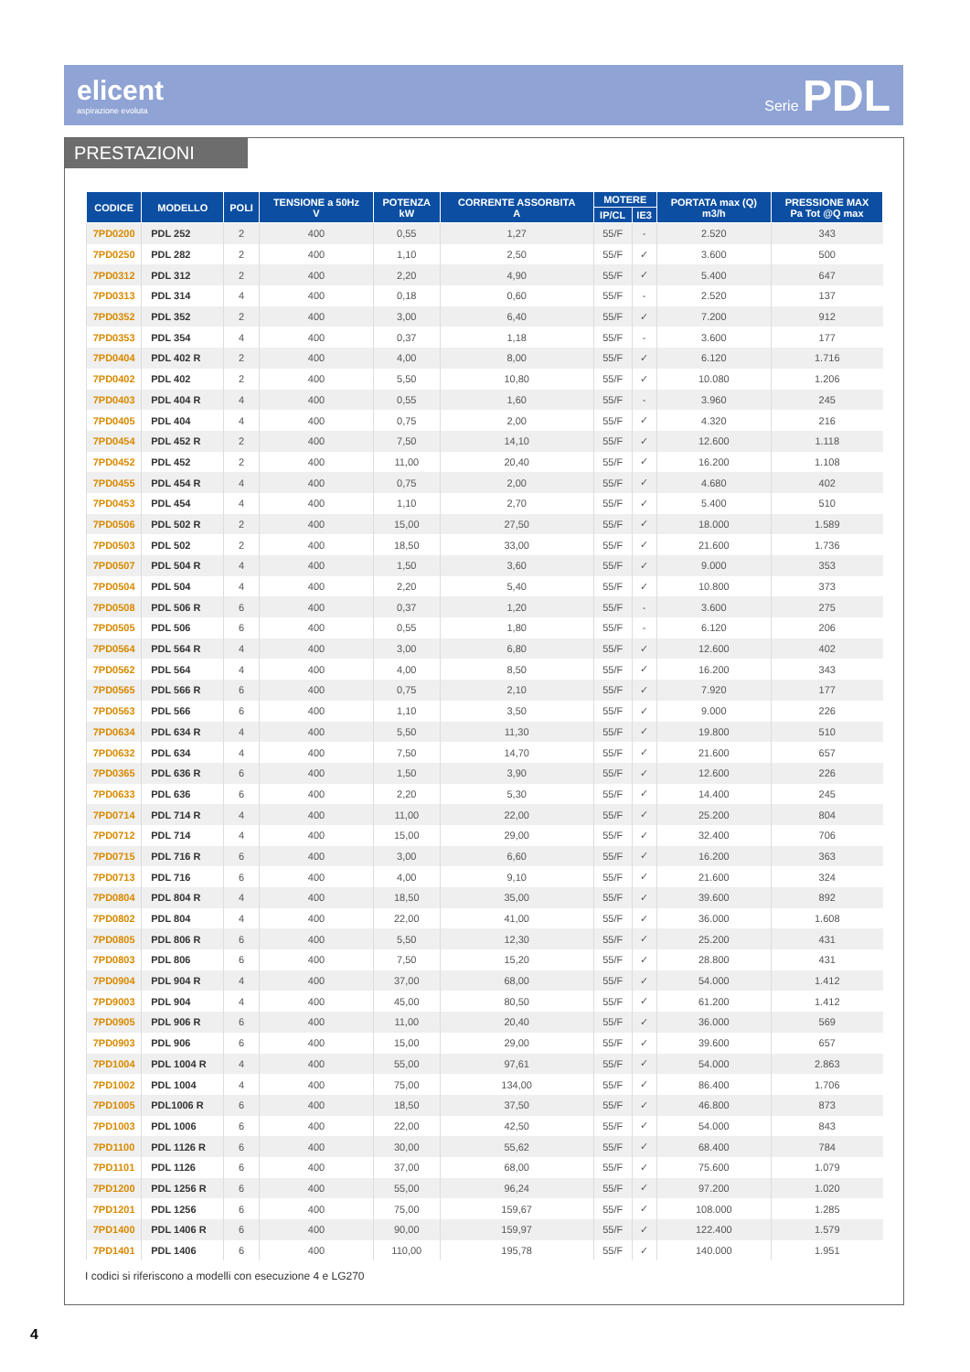elicent
aspirazione evoluta
Serie PDL
PRESTAZIONI
| CODICE | MODELLO | POLI | TENSIONE a 50Hz V | POTENZA kW | CORRENTE ASSORBITA A | MOTERE | | PORTATA max (Q) m3/h | PRESSIONE MAX Pa Tot @Q max |
| --- | --- | --- | --- | --- | --- | --- | --- | --- | --- |
| | | | | | | IP/CL | IE3 | | |
| 7PD0200 | PDL 252 | 2 | 400 | 0,55 | 1,27 | 55/F | - | 2.520 | 343 |
| 7PD0250 | PDL 282 | 2 | 400 | 1,10 | 2,50 | 55/F | ✓ | 3.600 | 500 |
| 7PD0312 | PDL 312 | 2 | 400 | 2,20 | 4,90 | 55/F | ✓ | 5.400 | 647 |
| 7PD0313 | PDL 314 | 4 | 400 | 0,18 | 0,60 | 55/F | - | 2.520 | 137 |
| 7PD0352 | PDL 352 | 2 | 400 | 3,00 | 6,40 | 55/F | ✓ | 7.200 | 912 |
| 7PD0353 | PDL 354 | 4 | 400 | 0,37 | 1,18 | 55/F | - | 3.600 | 177 |
| 7PD0404 | PDL 402 R | 2 | 400 | 4,00 | 8,00 | 55/F | ✓ | 6.120 | 1.716 |
| 7PD0402 | PDL 402 | 2 | 400 | 5,50 | 10,80 | 55/F | ✓ | 10.080 | 1.206 |
| 7PD0403 | PDL 404 R | 4 | 400 | 0,55 | 1,60 | 55/F | - | 3.960 | 245 |
| 7PD0405 | PDL 404 | 4 | 400 | 0,75 | 2,00 | 55/F | ✓ | 4.320 | 216 |
| 7PD0454 | PDL 452 R | 2 | 400 | 7,50 | 14,10 | 55/F | ✓ | 12.600 | 1.118 |
| 7PD0452 | PDL 452 | 2 | 400 | 11,00 | 20,40 | 55/F | ✓ | 16.200 | 1.108 |
| 7PD0455 | PDL 454 R | 4 | 400 | 0,75 | 2,00 | 55/F | ✓ | 4.680 | 402 |
| 7PD0453 | PDL 454 | 4 | 400 | 1,10 | 2,70 | 55/F | ✓ | 5.400 | 510 |
| 7PD0506 | PDL 502 R | 2 | 400 | 15,00 | 27,50 | 55/F | ✓ | 18.000 | 1.589 |
| 7PD0503 | PDL 502 | 2 | 400 | 18,50 | 33,00 | 55/F | ✓ | 21.600 | 1.736 |
| 7PD0507 | PDL 504 R | 4 | 400 | 1,50 | 3,60 | 55/F | ✓ | 9.000 | 353 |
| 7PD0504 | PDL 504 | 4 | 400 | 2,20 | 5,40 | 55/F | ✓ | 10.800 | 373 |
| 7PD0508 | PDL 506 R | 6 | 400 | 0,37 | 1,20 | 55/F | - | 3.600 | 275 |
| 7PD0505 | PDL 506 | 6 | 400 | 0,55 | 1,80 | 55/F | - | 6.120 | 206 |
| 7PD0564 | PDL 564 R | 4 | 400 | 3,00 | 6,80 | 55/F | ✓ | 12.600 | 402 |
| 7PD0562 | PDL 564 | 4 | 400 | 4,00 | 8,50 | 55/F | ✓ | 16.200 | 343 |
| 7PD0565 | PDL 566 R | 6 | 400 | 0,75 | 2,10 | 55/F | ✓ | 7.920 | 177 |
| 7PD0563 | PDL 566 | 6 | 400 | 1,10 | 3,50 | 55/F | ✓ | 9.000 | 226 |
| 7PD0634 | PDL 634 R | 4 | 400 | 5,50 | 11,30 | 55/F | ✓ | 19.800 | 510 |
| 7PD0632 | PDL 634 | 4 | 400 | 7,50 | 14,70 | 55/F | ✓ | 21.600 | 657 |
| 7PD0365 | PDL 636 R | 6 | 400 | 1,50 | 3,90 | 55/F | ✓ | 12.600 | 226 |
| 7PD0633 | PDL 636 | 6 | 400 | 2,20 | 5,30 | 55/F | ✓ | 14.400 | 245 |
| 7PD0714 | PDL 714 R | 4 | 400 | 11,00 | 22,00 | 55/F | ✓ | 25.200 | 804 |
| 7PD0712 | PDL 714 | 4 | 400 | 15,00 | 29,00 | 55/F | ✓ | 32.400 | 706 |
| 7PD0715 | PDL 716 R | 6 | 400 | 3,00 | 6,60 | 55/F | ✓ | 16.200 | 363 |
| 7PD0713 | PDL 716 | 6 | 400 | 4,00 | 9,10 | 55/F | ✓ | 21.600 | 324 |
| 7PD0804 | PDL 804 R | 4 | 400 | 18,50 | 35,00 | 55/F | ✓ | 39.600 | 892 |
| 7PD0802 | PDL 804 | 4 | 400 | 22,00 | 41,00 | 55/F | ✓ | 36.000 | 1.608 |
| 7PD0805 | PDL 806 R | 6 | 400 | 5,50 | 12,30 | 55/F | ✓ | 25.200 | 431 |
| 7PD0803 | PDL 806 | 6 | 400 | 7,50 | 15,20 | 55/F | ✓ | 28.800 | 431 |
| 7PD0904 | PDL 904 R | 4 | 400 | 37,00 | 68,00 | 55/F | ✓ | 54.000 | 1.412 |
| 7PD9003 | PDL 904 | 4 | 400 | 45,00 | 80,50 | 55/F | ✓ | 61.200 | 1.412 |
| 7PD0905 | PDL 906 R | 6 | 400 | 11,00 | 20,40 | 55/F | ✓ | 36.000 | 569 |
| 7PD0903 | PDL 906 | 6 | 400 | 15,00 | 29,00 | 55/F | ✓ | 39.600 | 657 |
| 7PD1004 | PDL 1004 R | 4 | 400 | 55,00 | 97,61 | 55/F | ✓ | 54.000 | 2.863 |
| 7PD1002 | PDL 1004 | 4 | 400 | 75,00 | 134,00 | 55/F | ✓ | 86.400 | 1.706 |
| 7PD1005 | PDL1006 R | 6 | 400 | 18,50 | 37,50 | 55/F | ✓ | 46.800 | 873 |
| 7PD1003 | PDL 1006 | 6 | 400 | 22,00 | 42,50 | 55/F | ✓ | 54.000 | 843 |
| 7PD1100 | PDL 1126 R | 6 | 400 | 30,00 | 55,62 | 55/F | ✓ | 68.400 | 784 |
| 7PD1101 | PDL 1126 | 6 | 400 | 37,00 | 68,00 | 55/F | ✓ | 75.600 | 1.079 |
| 7PD1200 | PDL 1256 R | 6 | 400 | 55,00 | 96,24 | 55/F | ✓ | 97.200 | 1.020 |
| 7PD1201 | PDL 1256 | 6 | 400 | 75,00 | 159,67 | 55/F | ✓ | 108.000 | 1.285 |
| 7PD1400 | PDL 1406 R | 6 | 400 | 90,00 | 159,97 | 55/F | ✓ | 122.400 | 1.579 |
| 7PD1401 | PDL 1406 | 6 | 400 | 110,00 | 195,78 | 55/F | ✓ | 140.000 | 1.951 |
I codici si riferiscono a modelli con esecuzione 4 e LG270
4